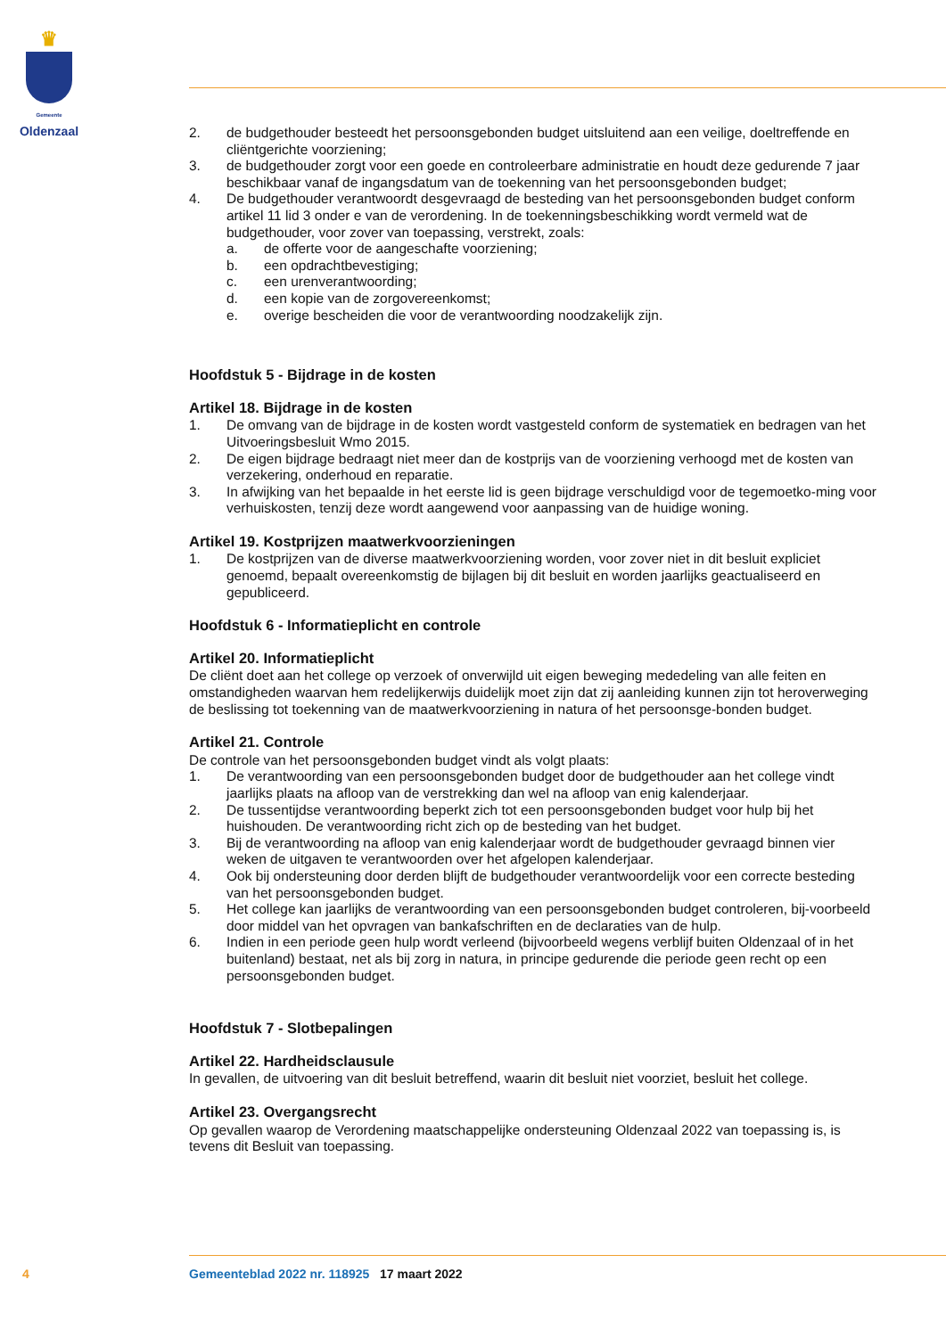♛
Gemeente
Oldenzaal
2. de budgethouder besteedt het persoonsgebonden budget uitsluitend aan een veilige, doeltreffende en cliëntgerichte voorziening;
3. de budgethouder zorgt voor een goede en controleerbare administratie en houdt deze gedurende 7 jaar beschikbaar vanaf de ingangsdatum van de toekenning van het persoonsgebonden budget;
4. De budgethouder verantwoordt desgevraagd de besteding van het persoonsgebonden budget conform artikel 11 lid 3 onder e van de verordening. In de toekenningsbeschikking wordt vermeld wat de budgethouder, voor zover van toepassing, verstrekt, zoals:
a. de offerte voor de aangeschafte voorziening;
b. een opdrachtbevestiging;
c. een urenverantwoording;
d. een kopie van de zorgovereenkomst;
e. overige bescheiden die voor de verantwoording noodzakelijk zijn.
Hoofdstuk 5 - Bijdrage in de kosten
Artikel 18. Bijdrage in de kosten
1. De omvang van de bijdrage in de kosten wordt vastgesteld conform de systematiek en bedragen van het Uitvoeringsbesluit Wmo 2015.
2. De eigen bijdrage bedraagt niet meer dan de kostprijs van de voorziening verhoogd met de kosten van verzekering, onderhoud en reparatie.
3. In afwijking van het bepaalde in het eerste lid is geen bijdrage verschuldigd voor de tegemoetko-ming voor verhuiskosten, tenzij deze wordt aangewend voor aanpassing van de huidige woning.
Artikel 19. Kostprijzen maatwerkvoorzieningen
1. De kostprijzen van de diverse maatwerkvoorziening worden, voor zover niet in dit besluit expliciet genoemd, bepaalt overeenkomstig de bijlagen bij dit besluit en worden jaarlijks geactualiseerd en gepubliceerd.
Hoofdstuk 6 - Informatieplicht en controle
Artikel 20. Informatieplicht
De cliënt doet aan het college op verzoek of onverwijld uit eigen beweging mededeling van alle feiten en omstandigheden waarvan hem redelijkerwijs duidelijk moet zijn dat zij aanleiding kunnen zijn tot heroverweging de beslissing tot toekenning van de maatwerkvoorziening in natura of het persoonsge-bonden budget.
Artikel 21. Controle
De controle van het persoonsgebonden budget vindt als volgt plaats:
1. De verantwoording van een persoonsgebonden budget door de budgethouder aan het college vindt jaarlijks plaats na afloop van de verstrekking dan wel na afloop van enig kalenderjaar.
2. De tussentijdse verantwoording beperkt zich tot een persoonsgebonden budget voor hulp bij het huishouden. De verantwoording richt zich op de besteding van het budget.
3. Bij de verantwoording na afloop van enig kalenderjaar wordt de budgethouder gevraagd binnen vier weken de uitgaven te verantwoorden over het afgelopen kalenderjaar.
4. Ook bij ondersteuning door derden blijft de budgethouder verantwoordelijk voor een correcte besteding van het persoonsgebonden budget.
5. Het college kan jaarlijks de verantwoording van een persoonsgebonden budget controleren, bij-voorbeeld door middel van het opvragen van bankafschriften en de declaraties van de hulp.
6. Indien in een periode geen hulp wordt verleend (bijvoorbeeld wegens verblijf buiten Oldenzaal of in het buitenland) bestaat, net als bij zorg in natura, in principe gedurende die periode geen recht op een persoonsgebonden budget.
Hoofdstuk 7 - Slotbepalingen
Artikel 22. Hardheidsclausule
In gevallen, de uitvoering van dit besluit betreffend, waarin dit besluit niet voorziet, besluit het college.
Artikel 23. Overgangsrecht
Op gevallen waarop de Verordening maatschappelijke ondersteuning Oldenzaal 2022 van toepassing is, is tevens dit Besluit van toepassing.
4 Gemeenteblad 2022 nr. 118925 17 maart 2022